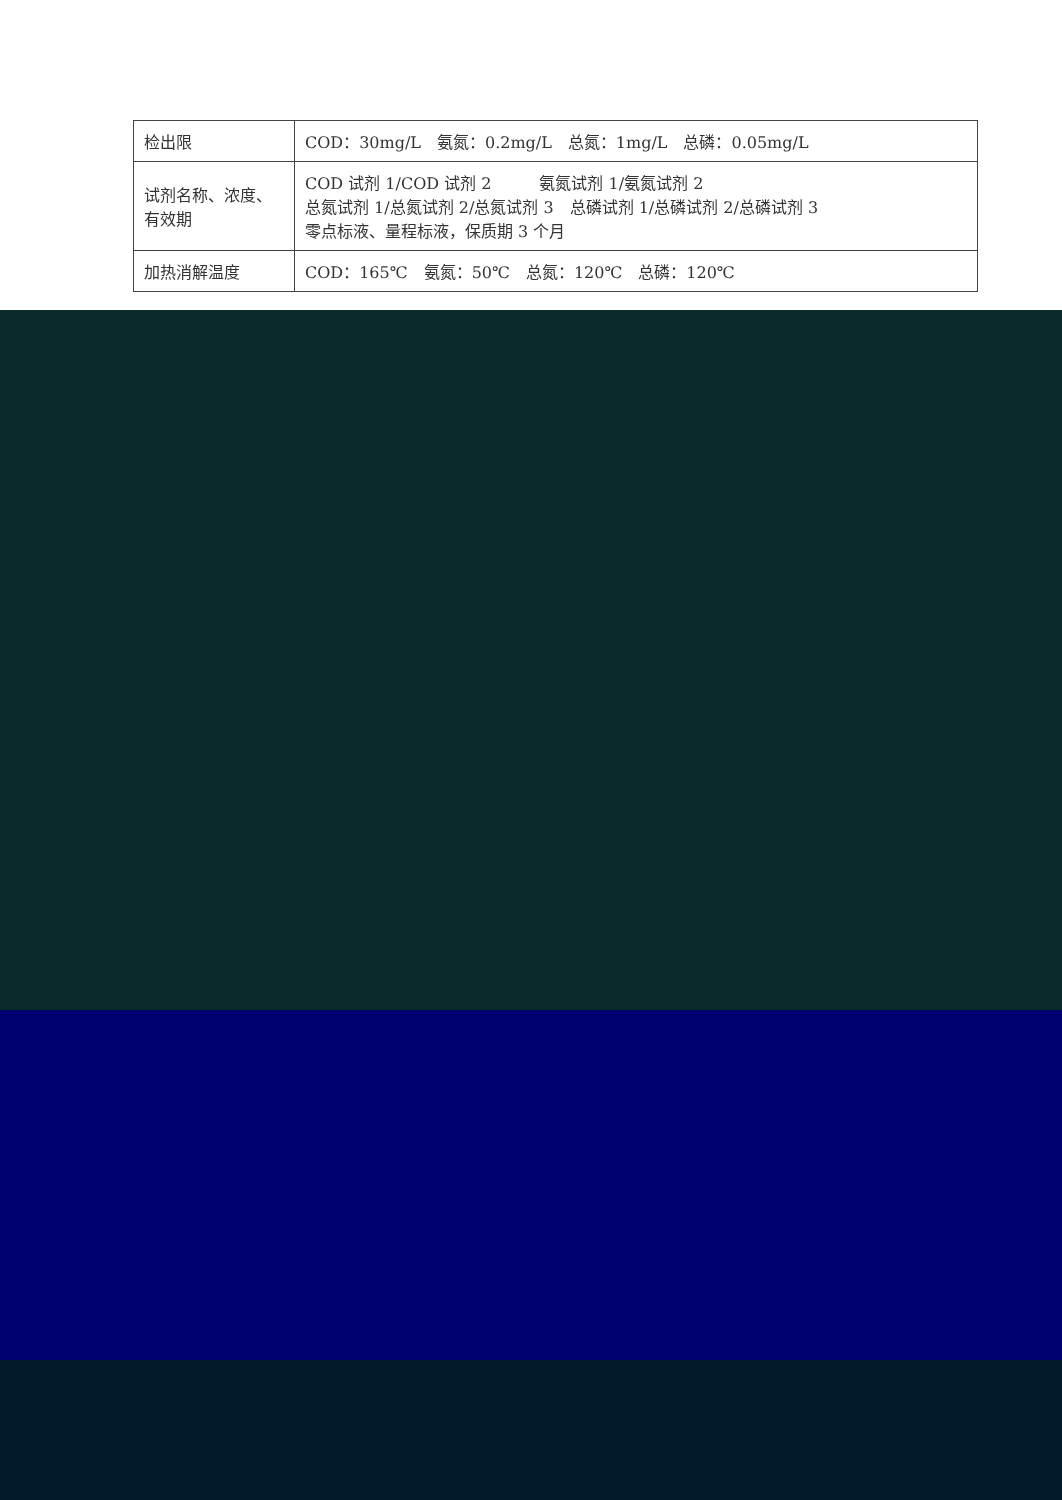| 检出限 | COD：30mg/L 氨氮：0.2mg/L 总氮：1mg/L 总磷：0.05mg/L |
| 试剂名称、浓度、有效期 | COD 试剂 1/COD 试剂 2 氨氮试剂 1/氨氮试剂 2 总氮试剂 1/总氮试剂 2/总氮试剂 3 总磷试剂 1/总磷试剂 2/总磷试剂 3 零点标液、量程标液，保质期 3 个月 |
| 加热消解温度 | COD：165℃ 氨氮：50℃ 总氮：120℃ 总磷：120℃ |